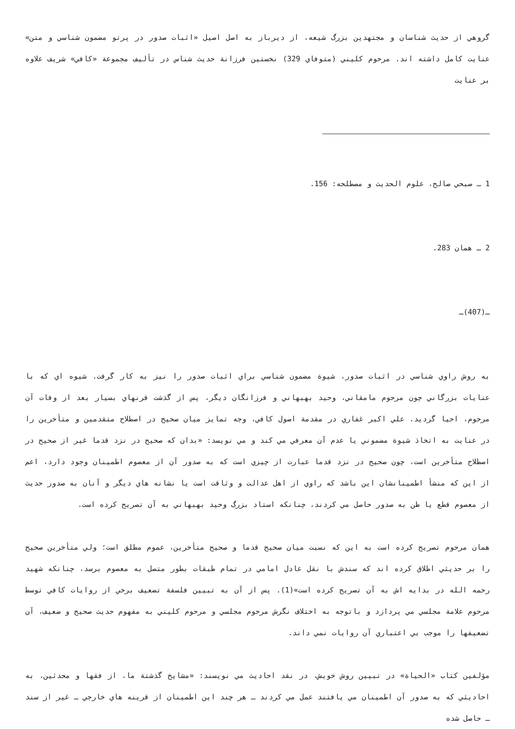گروهي از حديث شناسان و مجتهدين بزرگ شيعه، از ديرباز به اصل اصيل «اثبات صدور در پرتو مضمون شناسي و متن» عنايت كامل داشته اند. مرحوم كليني (متوفاي 329) نخستين فرزانة حديث شناس در تأليف مجموعة «كافي» شريف علاوه بر عنايت
1 ـ صبحي صالح، علوم الحديث و مصطلحه: 156.
2 ـ همان 283.
ـ(407)ـ
به روش راوي شناسي در اثبات صدور، شيوة مضمون شناسي براي اثبات صدور را نيز به كار گرفت. شيوه اي كه با عنايات بزرگاني چون مرحوم مامقاني، وحيد بهبهاني و فرزانگان ديگر، پس از گذشت قرنهاي بسيار بعد از وفات آن مرحوم، احيا گرديد. علي اكبر غفاري در مقدمة اصول كافي، وجه تمايز ميان صحيح در اصطلاح متقدمين و متأخرين را در عنايت به اتخاذ شيوة مضموني يا عدم آن معرفي مي كند و مي نويسد: «بدان كه صحيح در نزد قدما غير از صحيح در اصطلاح متأخرين است، چون صحيح در نزد قدما عبارت از چيزي است كه به صدور آن از معصوم اطمينان وجود دارد، اعم از اين كه منشأ اطمينانشان اين باشد كه راوي از اهل عدالت و وثاقت است يا نشانه هاي ديگر و آنان به صدور حديث از معصوم قطع يا ظن به صدور حاصل مي كردند، چنانكه استاد بزرگ وحيد بهبهاني به آن تصريح كرده است.
همان مرحوم تصريح كرده است به اين كه نسبت ميان صحيح قدما و صحيح متأخرين، عموم مطلق است؛ ولي متأخرين صحيح را بر حديثي اطلاق كرده اند كه سندش با نقل عادل امامي در تمام طبقات بطور متصل به معصوم برسد، چنانكه شهيد رحمه الله در بدايه اش به آن تصريح كرده است»(1). پس از آن به تبيين فلسفة تضعيف برخي از روايات كافي توسط مرحوم علامة مجلسي مي پردازد و باتوجه به اختلاف نگرش مرحوم مجلسي و مرحوم كليني به مفهوم حديث صحيح و ضعيف، آن تضعيفها را موجب بي اعتباري آن روايات نمي داند.
مؤلفين كتاب «الحياة» در تبيين روش خويش، در نقد احاديث مي نويسند: «مشايخ گذشتة ما، از فقها و محدثين، به احاديثي كه به صدور آن اطمينان مي يافتند عمل مي كردند ـ هر چند اين اطمينان از قرينه هاي خارجي ـ غير از سند ـ حاصل شده